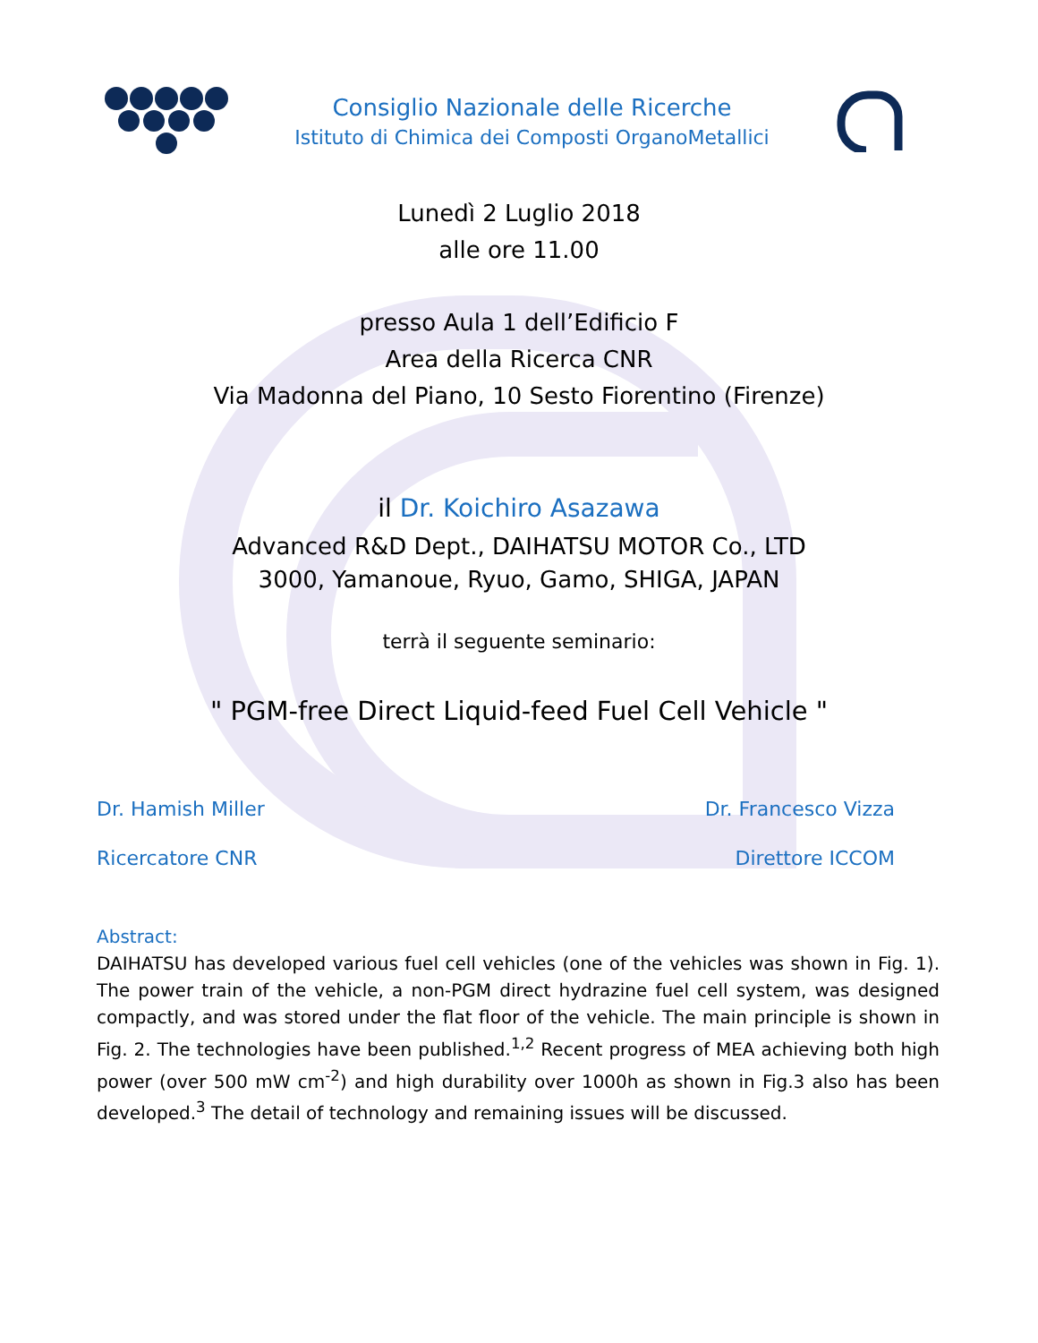Consiglio Nazionale delle Ricerche
Istituto di Chimica dei Composti OrganoMetallici
Lunedì 2 Luglio 2018
alle ore 11.00
presso Aula 1 dell’Edificio F
Area della Ricerca CNR
Via Madonna del Piano, 10 Sesto Fiorentino (Firenze)
il Dr. Koichiro Asazawa
Advanced R&D Dept., DAIHATSU MOTOR Co., LTD
3000, Yamanoue, Ryuo, Gamo, SHIGA, JAPAN
terrà il seguente seminario:
" PGM-free Direct Liquid-feed Fuel Cell Vehicle "
Dr. Hamish Miller Dr. Francesco Vizza
Ricercatore CNR Direttore ICCOM
Abstract:
DAIHATSU has developed various fuel cell vehicles (one of the vehicles was shown in Fig. 1). The power train of the vehicle, a non-PGM direct hydrazine fuel cell system, was designed compactly, and was stored under the flat floor of the vehicle. The main principle is shown in Fig. 2. The technologies have been published.<sup>1,2</sup> Recent progress of MEA achieving both high power (over 500 mW cm<sup>-2</sup>) and high durability over 1000h as shown in Fig.3 also has been developed.<sup>3</sup> The detail of technology and remaining issues will be discussed.